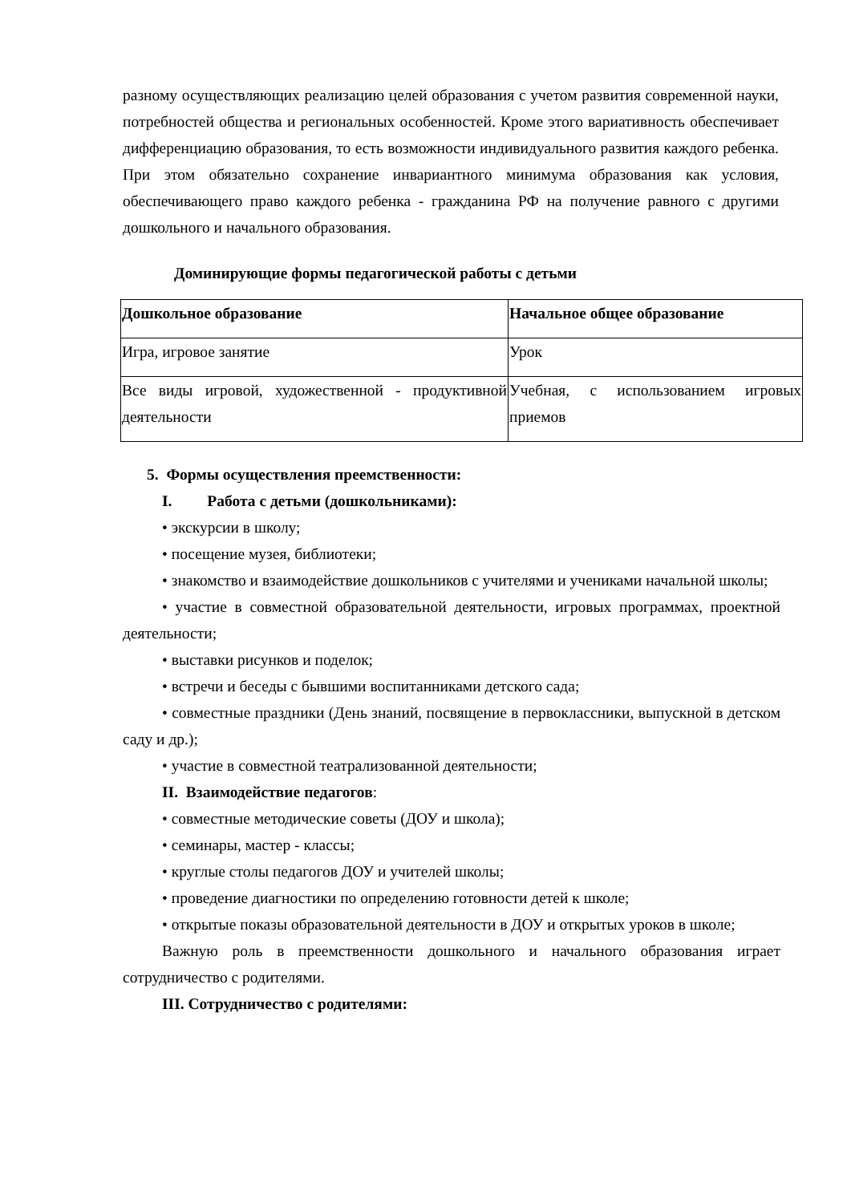разному осуществляющих реализацию целей образования с учетом развития современной науки, потребностей общества и региональных особенностей. Кроме этого вариативность обеспечивает дифференциацию образования, то есть возможности индивидуального развития каждого ребенка. При этом обязательно сохранение инвариантного минимума образования как условия, обеспечивающего право каждого ребенка - гражданина РФ на получение равного с другими дошкольного и начального образования.
Доминирующие формы педагогической работы с детьми
| Дошкольное образование | Начальное общее образование |
| Игра, игровое занятие | Урок |
| Все виды игровой, художественной - продуктивной деятельности | Учебная, с использованием игровых приемов |
5. Формы осуществления преемственности:
I. Работа с детьми (дошкольниками):
• экскурсии в школу;
• посещение музея, библиотеки;
• знакомство и взаимодействие дошкольников с учителями и учениками начальной школы;
• участие в совместной образовательной деятельности, игровых программах, проектной деятельности;
• выставки рисунков и поделок;
• встречи и беседы с бывшими воспитанниками детского сада;
• совместные праздники (День знаний, посвящение в первоклассники, выпускной в детском саду и др.);
• участие в совместной театрализованной деятельности;
II. Взаимодействие педагогов:
• совместные методические советы (ДОУ и школа);
• семинары, мастер - классы;
• круглые столы педагогов ДОУ и учителей школы;
• проведение диагностики по определению готовности детей к школе;
• открытые показы образовательной деятельности в ДОУ и открытых уроков в школе;
Важную роль в преемственности дошкольного и начального образования играет сотрудничество с родителями.
III. Сотрудничество с родителями: